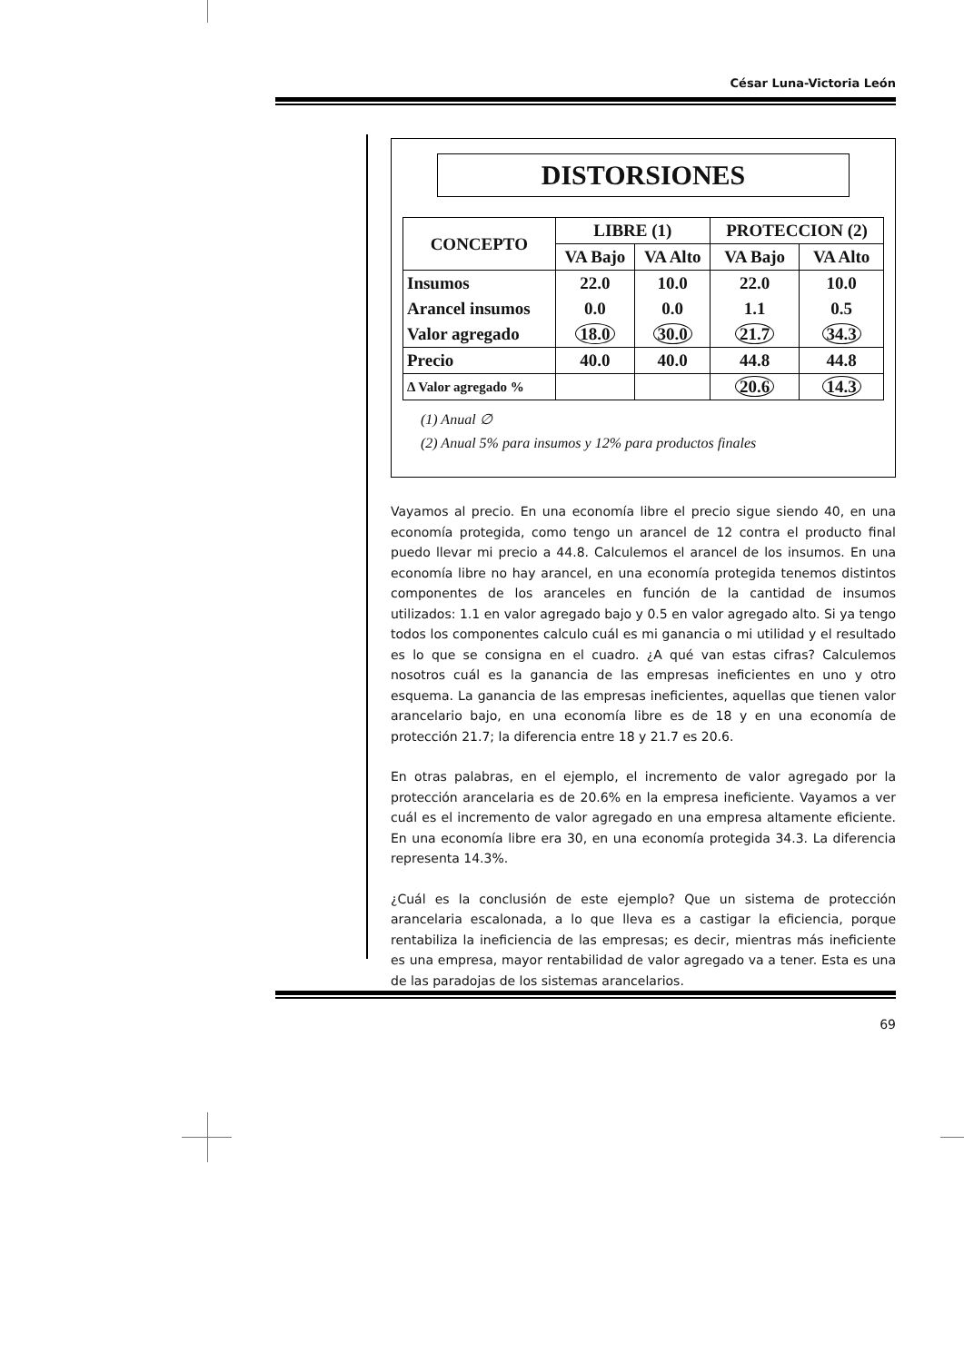César Luna-Victoria León
DISTORSIONES
| CONCEPTO | LIBRE (1) | | PROTECCION (2) | |
| --- | --- | --- | --- | --- |
| | VA Bajo | VA Alto | VA Bajo | VA Alto |
| Insumos | 22.0 | 10.0 | 22.0 | 10.0 |
| Arancel insumos | 0.0 | 0.0 | 1.1 | 0.5 |
| Valor agregado | 18.0 | 30.0 | 21.7 | 34.3 |
| Precio | 40.0 | 40.0 | 44.8 | 44.8 |
| Δ Valor agregado % | | | 20.6 | 14.3 |
(1) Anual ∅
(2) Anual 5% para insumos y 12% para productos finales
Vayamos al precio. En una economía libre el precio sigue siendo 40, en una economía protegida, como tengo un arancel de 12 contra el producto final puedo llevar mi precio a 44.8. Calculemos el arancel de los insumos. En una economía libre no hay arancel, en una economía protegida tenemos distintos componentes de los aranceles en función de la cantidad de insumos utilizados: 1.1 en valor agregado bajo y 0.5 en valor agregado alto. Si ya tengo todos los componentes calculo cuál es mi ganancia o mi utilidad y el resultado es lo que se consigna en el cuadro. ¿A qué van estas cifras? Calculemos nosotros cuál es la ganancia de las empresas ineficientes en uno y otro esquema. La ganancia de las empresas ineficientes, aquellas que tienen valor arancelario bajo, en una economía libre es de 18 y en una economía de protección 21.7; la diferencia entre 18 y 21.7 es 20.6.
En otras palabras, en el ejemplo, el incremento de valor agregado por la protección arancelaria es de 20.6% en la empresa ineficiente. Vayamos a ver cuál es el incremento de valor agregado en una empresa altamente eficiente. En una economía libre era 30, en una economía protegida 34.3. La diferencia representa 14.3%.
¿Cuál es la conclusión de este ejemplo? Que un sistema de protección arancelaria escalonada, a lo que lleva es a castigar la eficiencia, porque rentabiliza la ineficiencia de las empresas; es decir, mientras más ineficiente es una empresa, mayor rentabilidad de valor agregado va a tener. Esta es una de las paradojas de los sistemas arancelarios.
69